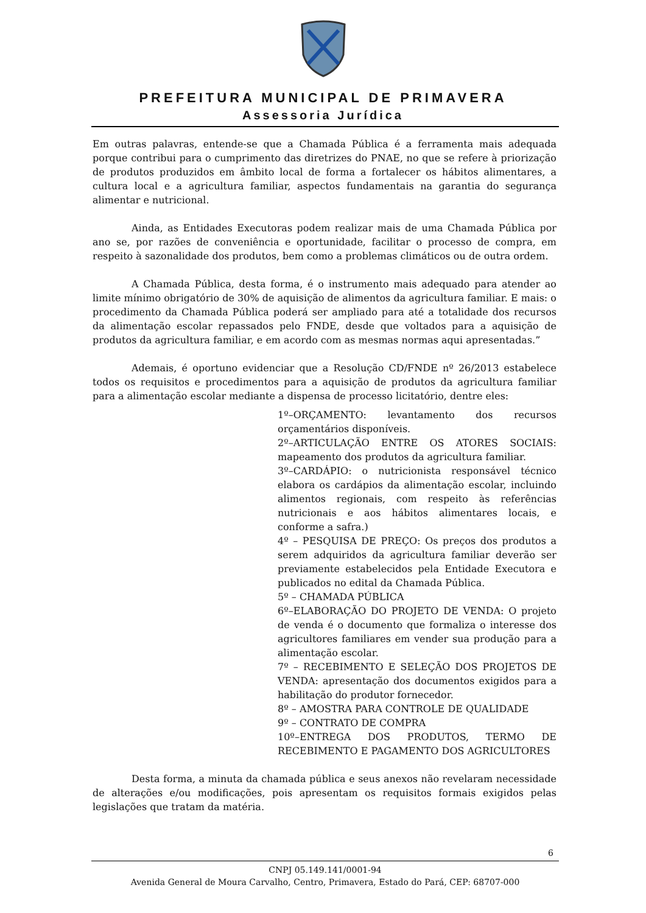PREFEITURA MUNICIPAL DE PRIMAVERA
Assessoria Jurídica
Em outras palavras, entende-se que a Chamada Pública é a ferramenta mais adequada porque contribui para o cumprimento das diretrizes do PNAE, no que se refere à priorização de produtos produzidos em âmbito local de forma a fortalecer os hábitos alimentares, a cultura local e a agricultura familiar, aspectos fundamentais na garantia do segurança alimentar e nutricional.
Ainda, as Entidades Executoras podem realizar mais de uma Chamada Pública por ano se, por razões de conveniência e oportunidade, facilitar o processo de compra, em respeito à sazonalidade dos produtos, bem como a problemas climáticos ou de outra ordem.
A Chamada Pública, desta forma, é o instrumento mais adequado para atender ao limite mínimo obrigatório de 30% de aquisição de alimentos da agricultura familiar. E mais: o procedimento da Chamada Pública poderá ser ampliado para até a totalidade dos recursos da alimentação escolar repassados pelo FNDE, desde que voltados para a aquisição de produtos da agricultura familiar, e em acordo com as mesmas normas aqui apresentadas.”
Ademais, é oportuno evidenciar que a Resolução CD/FNDE nº 26/2013 estabelece todos os requisitos e procedimentos para a aquisição de produtos da agricultura familiar para a alimentação escolar mediante a dispensa de processo licitatório, dentre eles:
1º–ORÇAMENTO: levantamento dos recursos orçamentários disponíveis.
2º–ARTICULAÇÃO ENTRE OS ATORES SOCIAIS: mapeamento dos produtos da agricultura familiar.
3º–CARDÁPIO: o nutricionista responsável técnico elabora os cardápios da alimentação escolar, incluindo alimentos regionais, com respeito às referências nutricionais e aos hábitos alimentares locais, e conforme a safra.)
4º – PESQUISA DE PREÇO: Os preços dos produtos a serem adquiridos da agricultura familiar deverão ser previamente estabelecidos pela Entidade Executora e publicados no edital da Chamada Pública.
5º – CHAMADA PÚBLICA
6º–ELABORAÇÃO DO PROJETO DE VENDA: O projeto de venda é o documento que formaliza o interesse dos agricultores familiares em vender sua produção para a alimentação escolar.
7º – RECEBIMENTO E SELEÇÃO DOS PROJETOS DE VENDA: apresentação dos documentos exigidos para a habilitação do produtor fornecedor.
8º – AMOSTRA PARA CONTROLE DE QUALIDADE
9º – CONTRATO DE COMPRA
10º–ENTREGA DOS PRODUTOS, TERMO DE RECEBIMENTO E PAGAMENTO DOS AGRICULTORES
Desta forma, a minuta da chamada pública e seus anexos não revelaram necessidade de alterações e/ou modificações, pois apresentam os requisitos formais exigidos pelas legislações que tratam da matéria.
6
CNPJ 05.149.141/0001-94
Avenida General de Moura Carvalho, Centro, Primavera, Estado do Pará, CEP: 68707-000